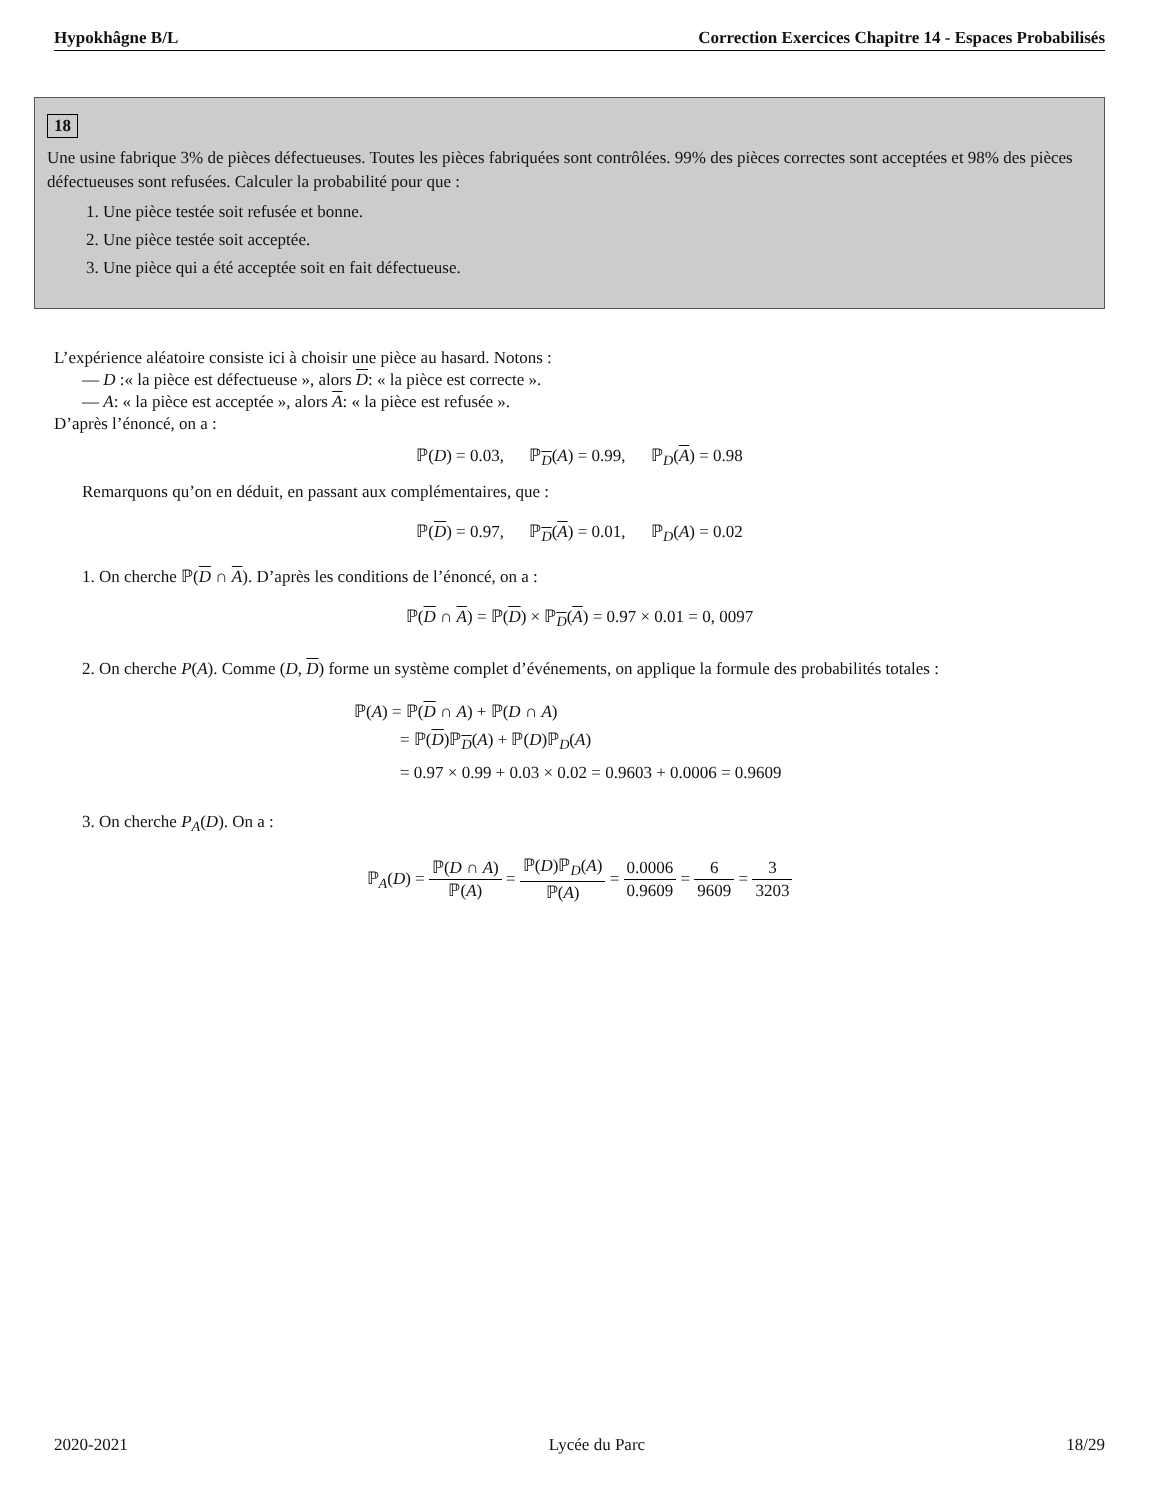Hypokhâgne B/L Correction Exercices Chapitre 14 - Espaces Probabilisés
18
Une usine fabrique 3% de pièces défectueuses. Toutes les pièces fabriquées sont contrôlées. 99% des pièces correctes sont acceptées et 98% des pièces défectueuses sont refusées. Calculer la probabilité pour que :
1. Une pièce testée soit refusée et bonne.
2. Une pièce testée soit acceptée.
3. Une pièce qui a été acceptée soit en fait défectueuse.
L’expérience aléatoire consiste ici à choisir une pièce au hasard. Notons :
— D :« la pièce est défectueuse », alors D: « la pièce est correcte ».
— A: « la pièce est acceptée », alors A: « la pièce est refusée ».
D’après l’énoncé, on a :
ℙ(D) = 0.03, ℙ<sub>D</sub>(A) = 0.99, ℙ<sub>D</sub>(A) = 0.98
Remarquons qu’on en déduit, en passant aux complémentaires, que :
ℙ(D) = 0.97, ℙ<sub>D</sub>(A) = 0.01, ℙ<sub>D</sub>(A) = 0.02
1. On cherche ℙ(D ∩ A). D’après les conditions de l’énoncé, on a :
ℙ(D ∩ A) = ℙ(D) × ℙ<sub>D</sub>(A) = 0.97 × 0.01 = 0, 0097
2. On cherche P(A). Comme (D, D) forme un système complet d’événements, on applique la formule des probabilités totales :
ℙ(A) = ℙ(D ∩ A) + ℙ(D ∩ A)
= ℙ(D)ℙ<sub>D</sub>(A) + ℙ(D)ℙ<sub>D</sub>(A)
= 0.97 × 0.99 + 0.03 × 0.02 = 0.9603 + 0.0006 = 0.9609
3. On cherche P<sub>A</sub>(D). On a :
ℙ<sub>A</sub>(D) = ℙ(D ∩ A) ℙ(A) = ℙ(D)ℙ<sub>D</sub>(A) ℙ(A) = 0.0006 0.9609 = 6 9609 = 3 3203
2020-2021 Lycée du Parc 18/29